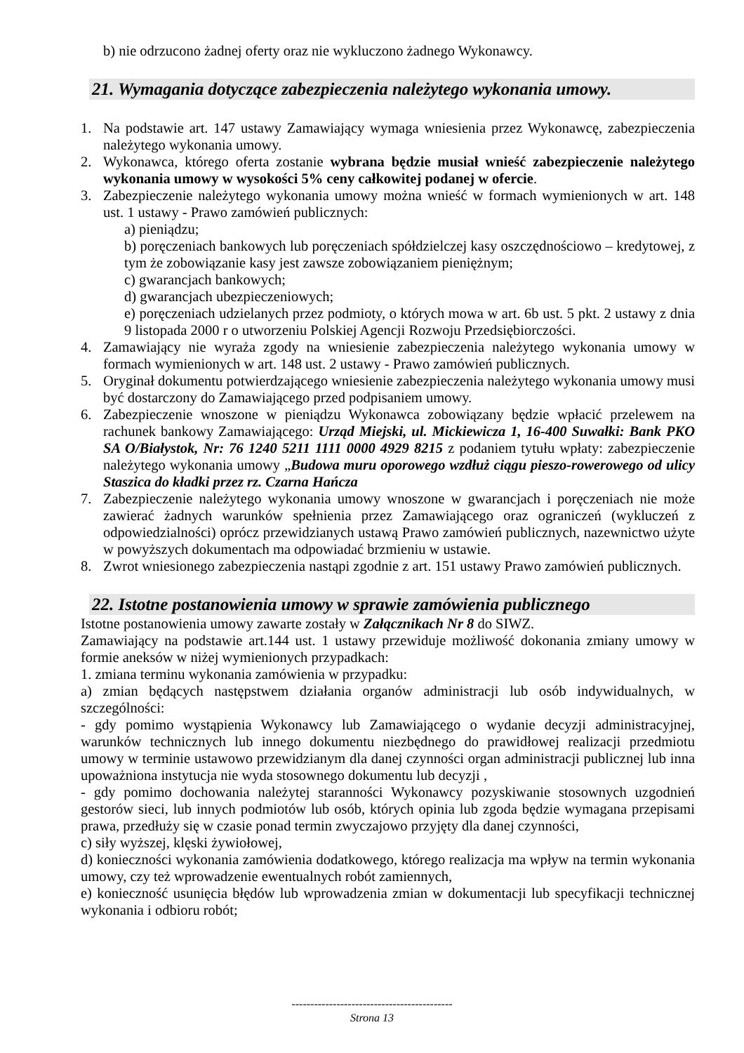b) nie odrzucono żadnej oferty oraz nie wykluczono żadnego Wykonawcy.
21. Wymagania dotyczące zabezpieczenia należytego wykonania umowy.
1. Na podstawie art. 147 ustawy Zamawiający wymaga wniesienia przez Wykonawcę, zabezpieczenia należytego wykonania umowy.
2. Wykonawca, którego oferta zostanie wybrana będzie musiał wnieść zabezpieczenie należytego wykonania umowy w wysokości 5% ceny całkowitej podanej w ofercie.
3. Zabezpieczenie należytego wykonania umowy można wnieść w formach wymienionych w art. 148 ust. 1 ustawy - Prawo zamówień publicznych:
a) pieniądzu;
b) poręczeniach bankowych lub poręczeniach spółdzielczej kasy oszczędnościowo – kredytowej, z tym że zobowiązanie kasy jest zawsze zobowiązaniem pieniężnym;
c) gwarancjach bankowych;
d) gwarancjach ubezpieczeniowych;
e) poręczeniach udzielanych przez podmioty, o których mowa w art. 6b ust. 5 pkt. 2 ustawy z dnia 9 listopada 2000 r o utworzeniu Polskiej Agencji Rozwoju Przedsiębiorczości.
4. Zamawiający nie wyraża zgody na wniesienie zabezpieczenia należytego wykonania umowy w formach wymienionych w art. 148 ust. 2 ustawy - Prawo zamówień publicznych.
5. Oryginał dokumentu potwierdzającego wniesienie zabezpieczenia należytego wykonania umowy musi być dostarczony do Zamawiającego przed podpisaniem umowy.
6. Zabezpieczenie wnoszone w pieniądzu Wykonawca zobowiązany będzie wpłacić przelewem na rachunek bankowy Zamawiającego: Urząd Miejski, ul. Mickiewicza 1, 16-400 Suwałki: Bank PKO SA O/Białystok, Nr: 76 1240 5211 1111 0000 4929 8215 z podaniem tytułu wpłaty: zabezpieczenie należytego wykonania umowy „Budowa muru oporowego wzdłuż ciągu pieszo-rowerowego od ulicy Staszica do kładki przez rz. Czarna Hańcza
7. Zabezpieczenie należytego wykonania umowy wnoszone w gwarancjach i poręczeniach nie może zawierać żadnych warunków spełnienia przez Zamawiającego oraz ograniczeń (wykluczeń z odpowiedzialności) oprócz przewidzianych ustawą Prawo zamówień publicznych, nazewnictwo użyte w powyższych dokumentach ma odpowiadać brzmieniu w ustawie.
8. Zwrot wniesionego zabezpieczenia nastąpi zgodnie z art. 151 ustawy Prawo zamówień publicznych.
22. Istotne postanowienia umowy w sprawie zamówienia publicznego
Istotne postanowienia umowy zawarte zostały w Załącznikach Nr 8 do SIWZ.
Zamawiający na podstawie art.144 ust. 1 ustawy przewiduje możliwość dokonania zmiany umowy w formie aneksów w niżej wymienionych przypadkach:
1. zmiana terminu wykonania zamówienia w przypadku:
a) zmian będących następstwem działania organów administracji lub osób indywidualnych, w szczególności:
- gdy pomimo wystąpienia Wykonawcy lub Zamawiającego o wydanie decyzji administracyjnej, warunków technicznych lub innego dokumentu niezbędnego do prawidłowej realizacji przedmiotu umowy w terminie ustawowo przewidzianym dla danej czynności organ administracji publicznej lub inna upoważniona instytucja nie wyda stosownego dokumentu lub decyzji ,
- gdy pomimo dochowania należytej staranności Wykonawcy pozyskiwanie stosownych uzgodnień gestorów sieci, lub innych podmiotów lub osób, których opinia lub zgoda będzie wymagana przepisami prawa, przedłuży się w czasie ponad termin zwyczajowo przyjęty dla danej czynności,
c) siły wyższej, klęski żywiołowej,
d) konieczności wykonania zamówienia dodatkowego, którego realizacja ma wpływ na termin wykonania umowy, czy też wprowadzenie ewentualnych robót zamiennych,
e) konieczność usunięcia błędów lub wprowadzenia zmian w dokumentacji lub specyfikacji technicznej wykonania i odbioru robót;
-------------------------------------------
Strona 13